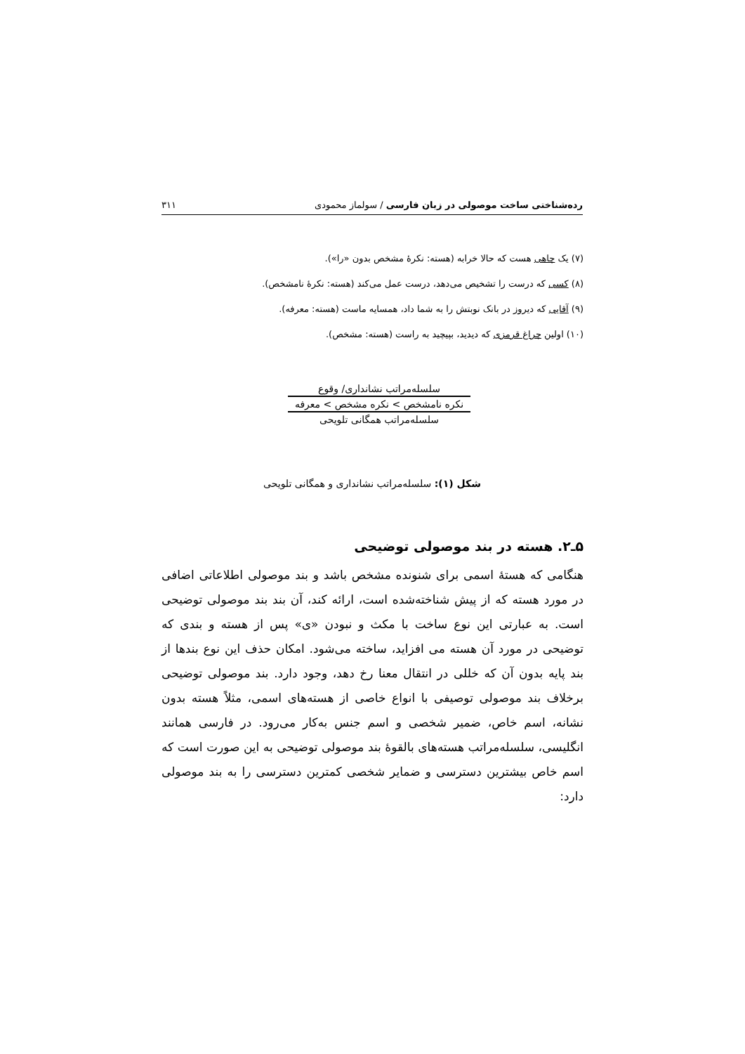رده‌شناختی ساخت موصولی در زبان فارسی / سولماز محمودی ۳۱۱
(۷) یک چاهی هست که حالا خرابه (هسته: نکرهٔ مشخص بدون «را»).
(۸) کسی که درست را تشخیص می‌دهد، درست عمل می‌کند (هسته: نکرهٔ نامشخص).
(۹) آقایی که دیروز در بانک نوبتش را به شما داد، همسایه ماست (هسته: معرفه).
(۱۰) اولین چراغ قرمزی که دیدید، بپیچید به راست (هسته: مشخص).
سلسله‌مراتب نشانداری/ وقوع
نکره نامشخص > نکره مشخص > معرفه
سلسله‌مراتب همگانی تلویحی
شکل (۱): سلسله‌مراتب نشانداری و همگانی تلویحی
۵ـ۲. هسته در بند موصولی توضیحی
هنگامی که هستهٔ اسمی برای شنونده مشخص باشد و بند موصولی اطلاعاتی اضافی در مورد هسته که از پیش شناخته‌شده است، ارائه کند، آن بند بند موصولی توضیحی است. به عبارتی این نوع ساخت با مکث و نبودن «ی» پس از هسته و بندی که توضیحی در مورد آن هسته می افزاید، ساخته می‌شود. امکان حذف این نوع بندها از بند پایه بدون آن که خللی در انتقال معنا رخ دهد، وجود دارد. بند موصولی توضیحی برخلاف بند موصولی توصیفی با انواع خاصی از هسته‌های اسمی، مثلاً هسته بدون نشانه، اسم خاص، ضمیر شخصی و اسم جنس به‌کار می‌رود. در فارسی همانند انگلیسی، سلسله‌مراتب هسته‌های بالقوهٔ بند موصولی توضیحی به این صورت است که اسم خاص بیشترین دسترسی و ضمایر شخصی کمترین دسترسی را به بند موصولی دارد: